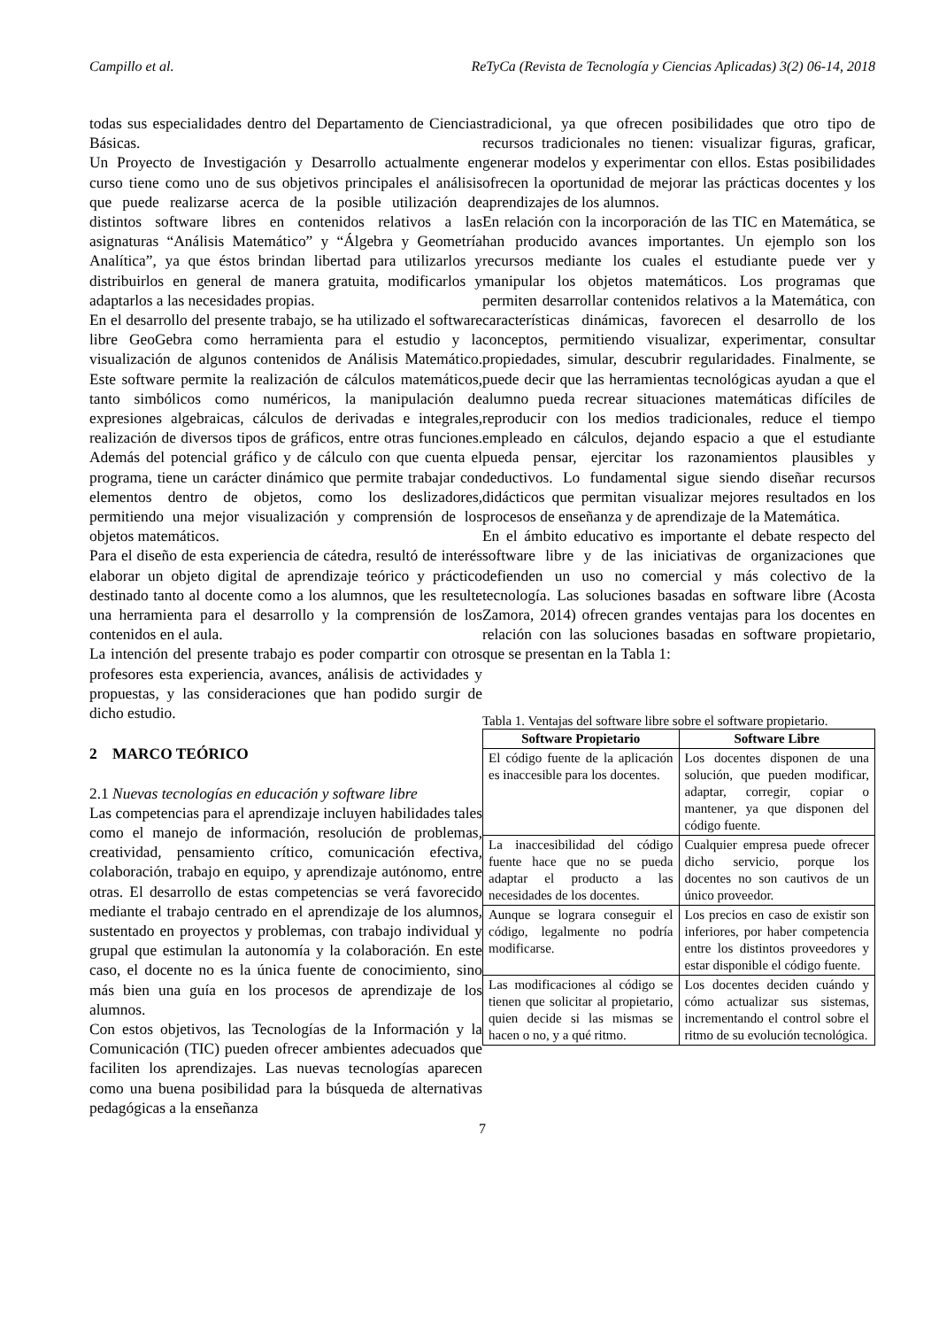Campillo et al. ReTyCa (Revista de Tecnología y Ciencias Aplicadas) 3(2) 06-14, 2018
todas sus especialidades dentro del Departamento de Ciencias Básicas.
Un Proyecto de Investigación y Desarrollo actualmente en curso tiene como uno de sus objetivos principales el análisis que puede realizarse acerca de la posible utilización de distintos software libres en contenidos relativos a las asignaturas “Análisis Matemático” y “Álgebra y Geometría Analítica”, ya que éstos brindan libertad para utilizarlos y distribuirlos en general de manera gratuita, modificarlos y adaptarlos a las necesidades propias.
En el desarrollo del presente trabajo, se ha utilizado el software libre GeoGebra como herramienta para el estudio y la visualización de algunos contenidos de Análisis Matemático. Este software permite la realización de cálculos matemáticos, tanto simbólicos como numéricos, la manipulación de expresiones algebraicas, cálculos de derivadas e integrales, realización de diversos tipos de gráficos, entre otras funciones. Además del potencial gráfico y de cálculo con que cuenta el programa, tiene un carácter dinámico que permite trabajar con elementos dentro de objetos, como los deslizadores, permitiendo una mejor visualización y comprensión de los objetos matemáticos.
Para el diseño de esta experiencia de cátedra, resultó de interés elaborar un objeto digital de aprendizaje teórico y práctico destinado tanto al docente como a los alumnos, que les resulte una herramienta para el desarrollo y la comprensión de los contenidos en el aula.
La intención del presente trabajo es poder compartir con otros profesores esta experiencia, avances, análisis de actividades y propuestas, y las consideraciones que han podido surgir de dicho estudio.
2 MARCO TEÓRICO
2.1 Nuevas tecnologías en educación y software libre
Las competencias para el aprendizaje incluyen habilidades tales como el manejo de información, resolución de problemas, creatividad, pensamiento crítico, comunicación efectiva, colaboración, trabajo en equipo, y aprendizaje autónomo, entre otras. El desarrollo de estas competencias se verá favorecido mediante el trabajo centrado en el aprendizaje de los alumnos, sustentado en proyectos y problemas, con trabajo individual y grupal que estimulan la autonomía y la colaboración. En este caso, el docente no es la única fuente de conocimiento, sino más bien una guía en los procesos de aprendizaje de los alumnos.
Con estos objetivos, las Tecnologías de la Información y la Comunicación (TIC) pueden ofrecer ambientes adecuados que faciliten los aprendizajes. Las nuevas tecnologías aparecen como una buena posibilidad para la búsqueda de alternativas pedagógicas a la enseñanza
tradicional, ya que ofrecen posibilidades que otro tipo de recursos tradicionales no tienen: visualizar figuras, graficar, generar modelos y experimentar con ellos. Estas posibilidades ofrecen la oportunidad de mejorar las prácticas docentes y los aprendizajes de los alumnos.
En relación con la incorporación de las TIC en Matemática, se han producido avances importantes. Un ejemplo son los recursos mediante los cuales el estudiante puede ver y manipular los objetos matemáticos. Los programas que permiten desarrollar contenidos relativos a la Matemática, con características dinámicas, favorecen el desarrollo de los conceptos, permitiendo visualizar, experimentar, consultar propiedades, simular, descubrir regularidades. Finalmente, se puede decir que las herramientas tecnológicas ayudan a que el alumno pueda recrear situaciones matemáticas difíciles de reproducir con los medios tradicionales, reduce el tiempo empleado en cálculos, dejando espacio a que el estudiante pueda pensar, ejercitar los razonamientos plausibles y deductivos. Lo fundamental sigue siendo diseñar recursos didácticos que permitan visualizar mejores resultados en los procesos de enseñanza y de aprendizaje de la Matemática.
En el ámbito educativo es importante el debate respecto del software libre y de las iniciativas de organizaciones que defienden un uso no comercial y más colectivo de la tecnología. Las soluciones basadas en software libre (Acosta Zamora, 2014) ofrecen grandes ventajas para los docentes en relación con las soluciones basadas en software propietario, que se presentan en la Tabla 1:
Tabla 1. Ventajas del software libre sobre el software propietario.
| Software Propietario | Software Libre |
| --- | --- |
| El código fuente de la aplicación es inaccesible para los docentes. | Los docentes disponen de una solución, que pueden modificar, adaptar, corregir, copiar o mantener, ya que disponen del código fuente. |
| La inaccesibilidad del código fuente hace que no se pueda adaptar el producto a las necesidades de los docentes. | Cualquier empresa puede ofrecer dicho servicio, porque los docentes no son cautivos de un único proveedor. |
| Aunque se lograra conseguir el código, legalmente no podría modificarse. | Los precios en caso de existir son inferiores, por haber competencia entre los distintos proveedores y estar disponible el código fuente. |
| Las modificaciones al código se tienen que solicitar al propietario, quien decide si las mismas se hacen o no, y a qué ritmo. | Los docentes deciden cuándo y cómo actualizar sus sistemas, incrementando el control sobre el ritmo de su evolución tecnológica. |
7